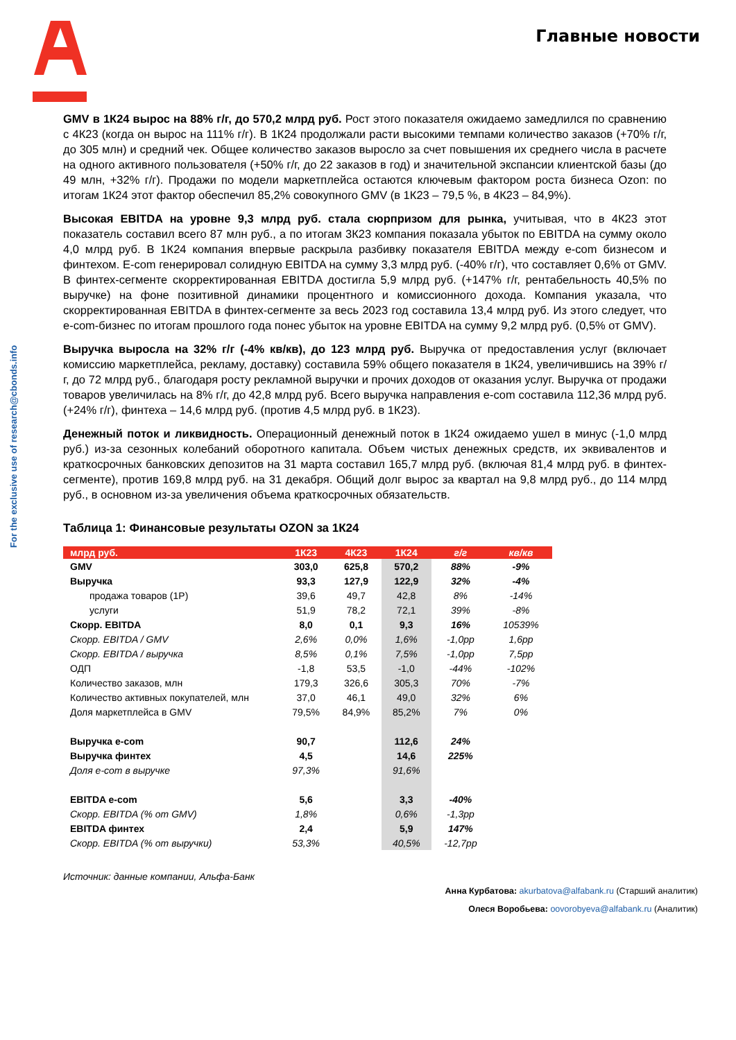For the exclusive use of research@cbonds.info
Главные новости
GMV в 1К24 вырос на 88% г/г, до 570,2 млрд руб. Рост этого показателя ожидаемо замедлился по сравнению с 4К23 (когда он вырос на 111% г/г). В 1К24 продолжали расти высокими темпами количество заказов (+70% г/г, до 305 млн) и средний чек. Общее количество заказов выросло за счет повышения их среднего числа в расчете на одного активного пользователя (+50% г/г, до 22 заказов в год) и значительной экспансии клиентской базы (до 49 млн, +32% г/г). Продажи по модели маркетплейса остаются ключевым фактором роста бизнеса Ozon: по итогам 1К24 этот фактор обеспечил 85,2% совокупного GMV (в 1К23 – 79,5 %, в 4К23 – 84,9%).
Высокая EBITDA на уровне 9,3 млрд руб. стала сюрпризом для рынка, учитывая, что в 4К23 этот показатель составил всего 87 млн руб., а по итогам 3К23 компания показала убыток по EBITDA на сумму около 4,0 млрд руб. В 1К24 компания впервые раскрыла разбивку показателя EBITDA между e-com бизнесом и финтехом. E-com генерировал солидную EBITDA на сумму 3,3 млрд руб. (-40% г/г), что составляет 0,6% от GMV. В финтех-сегменте скорректированная EBITDA достигла 5,9 млрд руб. (+147% г/г, рентабельность 40,5% по выручке) на фоне позитивной динамики процентного и комиссионного дохода. Компания указала, что скорректированная EBITDA в финтех-сегменте за весь 2023 год составила 13,4 млрд руб. Из этого следует, что e-com-бизнес по итогам прошлого года понес убыток на уровне EBITDA на сумму 9,2 млрд руб. (0,5% от GMV).
Выручка выросла на 32% г/г (-4% кв/кв), до 123 млрд руб. Выручка от предоставления услуг (включает комиссию маркетплейса, рекламу, доставку) составила 59% общего показателя в 1К24, увеличившись на 39% г/г, до 72 млрд руб., благодаря росту рекламной выручки и прочих доходов от оказания услуг. Выручка от продажи товаров увеличилась на 8% г/г, до 42,8 млрд руб. Всего выручка направления e-com составила 112,36 млрд руб. (+24% г/г), финтеха – 14,6 млрд руб. (против 4,5 млрд руб. в 1К23).
Денежный поток и ликвидность. Операционный денежный поток в 1К24 ожидаемо ушел в минус (-1,0 млрд руб.) из-за сезонных колебаний оборотного капитала. Объем чистых денежных средств, их эквивалентов и краткосрочных банковских депозитов на 31 марта составил 165,7 млрд руб. (включая 81,4 млрд руб. в финтех-сегменте), против 169,8 млрд руб. на 31 декабря. Общий долг вырос за квартал на 9,8 млрд руб., до 114 млрд руб., в основном из-за увеличения объема краткосрочных обязательств.
Таблица 1: Финансовые результаты OZON за 1К24
| млрд руб. | 1К23 | 4К23 | 1К24 | г/г | кв/кв |
| --- | --- | --- | --- | --- | --- |
| GMV | 303,0 | 625,8 | 570,2 | 88% | -9% |
| Выручка | 93,3 | 127,9 | 122,9 | 32% | -4% |
| продажа товаров (1P) | 39,6 | 49,7 | 42,8 | 8% | -14% |
| услуги | 51,9 | 78,2 | 72,1 | 39% | -8% |
| Скорр. EBITDA | 8,0 | 0,1 | 9,3 | 16% | 10539% |
| Скорр. EBITDA / GMV | 2,6% | 0,0% | 1,6% | -1,0pp | 1,6pp |
| Скорр. EBITDA / выручка | 8,5% | 0,1% | 7,5% | -1,0pp | 7,5pp |
| ОДП | -1,8 | 53,5 | -1,0 | -44% | -102% |
| Количество заказов, млн | 179,3 | 326,6 | 305,3 | 70% | -7% |
| Количество активных покупателей, млн | 37,0 | 46,1 | 49,0 | 32% | 6% |
| Доля маркетплейса в GMV | 79,5% | 84,9% | 85,2% | 7% | 0% |
| Выручка e-com | 90,7 | | 112,6 | 24% | |
| Выручка финтех | 4,5 | | 14,6 | 225% | |
| Доля e-com в выручке | 97,3% | | 91,6% | | |
| EBITDA e-com | 5,6 | | 3,3 | -40% | |
| Скорр. EBITDA (% от GMV) | 1,8% | | 0,6% | -1,3pp | |
| EBITDA финтех | 2,4 | | 5,9 | 147% | |
| Скорр. EBITDA (% от выручки) | 53,3% | | 40,5% | -12,7pp | |
Источник: данные компании, Альфа-Банк
Анна Курбатова: akurbatova@alfabank.ru (Старший аналитик)
Олеся Воробьева: oovorobyeva@alfabank.ru (Аналитик)